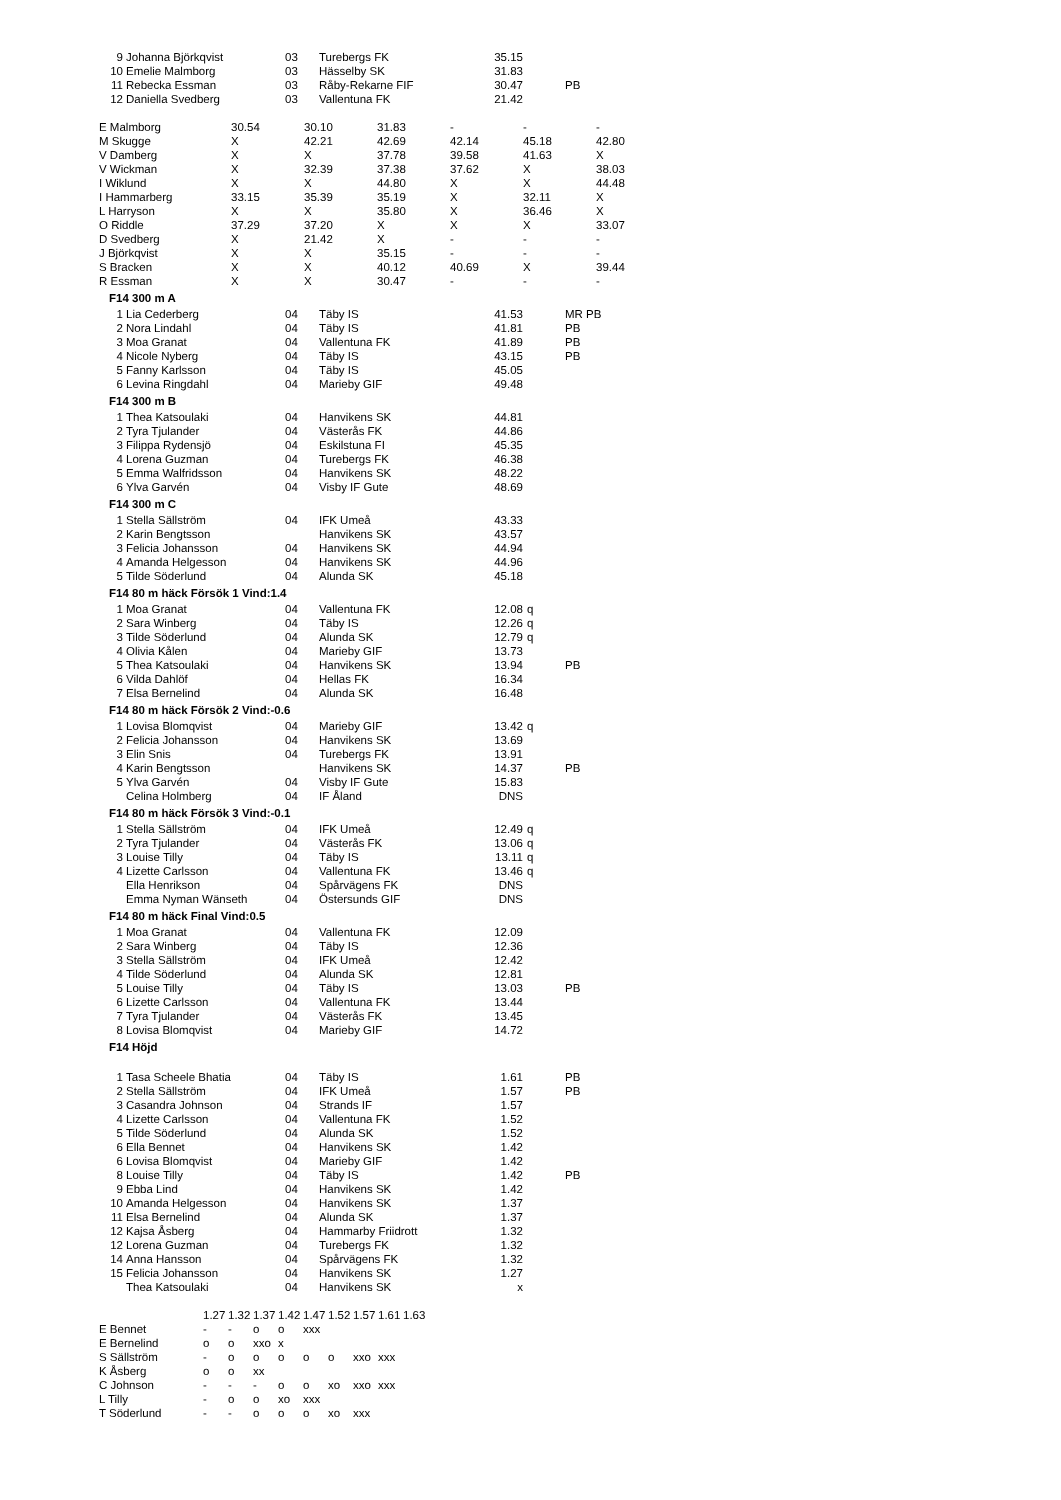| 9 | Johanna Björkqvist | 03 | Turebergs FK | 35.15 | | |
| 10 | Emelie Malmborg | 03 | Hässelby SK | 31.83 | | |
| 11 | Rebecka Essman | 03 | Råby-Rekarne FIF | 30.47 | | PB |
| 12 | Daniella Svedberg | 03 | Vallentuna FK | 21.42 | | |
| E Malmborg | 30.54 | 30.10 | 31.83 | - | - | - |
| M Skugge | X | 42.21 | 42.69 | 42.14 | 45.18 | 42.80 |
| V Damberg | X | X | 37.78 | 39.58 | 41.63 | X |
| V Wickman | X | 32.39 | 37.38 | 37.62 | X | 38.03 |
| I Wiklund | X | X | 44.80 | X | X | 44.48 |
| I Hammarberg | 33.15 | 35.39 | 35.19 | X | 32.11 | X |
| L Harryson | X | X | 35.80 | X | 36.46 | X |
| O Riddle | 37.29 | 37.20 | X | X | X | 33.07 |
| D Svedberg | X | 21.42 | X | - | - | - |
| J Björkqvist | X | X | 35.15 | - | - | - |
| S Bracken | X | X | 40.12 | 40.69 | X | 39.44 |
| R Essman | X | X | 30.47 | - | - | - |
F14 300 m A
| 1 | Lia Cederberg | 04 | Täby IS | 41.53 | | MR PB |
| 2 | Nora Lindahl | 04 | Täby IS | 41.81 | | PB |
| 3 | Moa Granat | 04 | Vallentuna FK | 41.89 | | PB |
| 4 | Nicole Nyberg | 04 | Täby IS | 43.15 | | PB |
| 5 | Fanny Karlsson | 04 | Täby IS | 45.05 | | |
| 6 | Levina Ringdahl | 04 | Marieby GIF | 49.48 | | |
F14 300 m B
| 1 | Thea Katsoulaki | 04 | Hanvikens SK | 44.81 | | |
| 2 | Tyra Tjulander | 04 | Västerås FK | 44.86 | | |
| 3 | Filippa Rydensjö | 04 | Eskilstuna FI | 45.35 | | |
| 4 | Lorena Guzman | 04 | Turebergs FK | 46.38 | | |
| 5 | Emma Walfridsson | 04 | Hanvikens SK | 48.22 | | |
| 6 | Ylva Garvén | 04 | Visby IF Gute | 48.69 | | |
F14 300 m C
| 1 | Stella Sällström | 04 | IFK Umeå | 43.33 | | |
| 2 | Karin Bengtsson | | Hanvikens SK | 43.57 | | |
| 3 | Felicia Johansson | 04 | Hanvikens SK | 44.94 | | |
| 4 | Amanda Helgesson | 04 | Hanvikens SK | 44.96 | | |
| 5 | Tilde Söderlund | 04 | Alunda SK | 45.18 | | |
F14 80 m häck Försök 1 Vind:1.4
| 1 | Moa Granat | 04 | Vallentuna FK | 12.08 | q | |
| 2 | Sara Winberg | 04 | Täby IS | 12.26 | q | |
| 3 | Tilde Söderlund | 04 | Alunda SK | 12.79 | q | |
| 4 | Olivia Kålen | 04 | Marieby GIF | 13.73 | | |
| 5 | Thea Katsoulaki | 04 | Hanvikens SK | 13.94 | | PB |
| 6 | Vilda Dahlöf | 04 | Hellas FK | 16.34 | | |
| 7 | Elsa Bernelind | 04 | Alunda SK | 16.48 | | |
F14 80 m häck Försök 2 Vind:-0.6
| 1 | Lovisa Blomqvist | 04 | Marieby GIF | 13.42 | q | |
| 2 | Felicia Johansson | 04 | Hanvikens SK | 13.69 | | |
| 3 | Elin Snis | 04 | Turebergs FK | 13.91 | | |
| 4 | Karin Bengtsson | | Hanvikens SK | 14.37 | | PB |
| 5 | Ylva Garvén | 04 | Visby IF Gute | 15.83 | | |
| | Celina Holmberg | 04 | IF Åland | DNS | | |
F14 80 m häck Försök 3 Vind:-0.1
| 1 | Stella Sällström | 04 | IFK Umeå | 12.49 | q | |
| 2 | Tyra Tjulander | 04 | Västerås FK | 13.06 | q | |
| 3 | Louise Tilly | 04 | Täby IS | 13.11 | q | |
| 4 | Lizette Carlsson | 04 | Vallentuna FK | 13.46 | q | |
| | Ella Henrikson | 04 | Spårvägens FK | DNS | | |
| | Emma Nyman Wänseth | 04 | Östersunds GIF | DNS | | |
F14 80 m häck Final Vind:0.5
| 1 | Moa Granat | 04 | Vallentuna FK | 12.09 | | |
| 2 | Sara Winberg | 04 | Täby IS | 12.36 | | |
| 3 | Stella Sällström | 04 | IFK Umeå | 12.42 | | |
| 4 | Tilde Söderlund | 04 | Alunda SK | 12.81 | | |
| 5 | Louise Tilly | 04 | Täby IS | 13.03 | | PB |
| 6 | Lizette Carlsson | 04 | Vallentuna FK | 13.44 | | |
| 7 | Tyra Tjulander | 04 | Västerås FK | 13.45 | | |
| 8 | Lovisa Blomqvist | 04 | Marieby GIF | 14.72 | | |
F14 Höjd
| 1 | Tasa Scheele Bhatia | 04 | Täby IS | 1.61 | | PB |
| 2 | Stella Sällström | 04 | IFK Umeå | 1.57 | | PB |
| 3 | Casandra Johnson | 04 | Strands IF | 1.57 | | |
| 4 | Lizette Carlsson | 04 | Vallentuna FK | 1.52 | | |
| 5 | Tilde Söderlund | 04 | Alunda SK | 1.52 | | |
| 6 | Ella Bennet | 04 | Hanvikens SK | 1.42 | | |
| 6 | Lovisa Blomqvist | 04 | Marieby GIF | 1.42 | | |
| 8 | Louise Tilly | 04 | Täby IS | 1.42 | | PB |
| 9 | Ebba Lind | 04 | Hanvikens SK | 1.42 | | |
| 10 | Amanda Helgesson | 04 | Hanvikens SK | 1.37 | | |
| 11 | Elsa Bernelind | 04 | Alunda SK | 1.37 | | |
| 12 | Kajsa Åsberg | 04 | Hammarby Friidrott | 1.32 | | |
| 12 | Lorena Guzman | 04 | Turebergs FK | 1.32 | | |
| 14 | Anna Hansson | 04 | Spårvägens FK | 1.32 | | |
| 15 | Felicia Johansson | 04 | Hanvikens SK | 1.27 | | |
| | Thea Katsoulaki | 04 | Hanvikens SK | x | | |
| | 1.27 | 1.32 | 1.37 | 1.42 | 1.47 | 1.52 | 1.57 | 1.61 | 1.63 |
| --- | --- | --- | --- | --- | --- | --- | --- | --- | --- |
| E Bennet | - | - | o | o | xxx | | | | |
| E Bernelind | o | o | xxo | x | | | | | |
| S Sällström | - | o | o | o | o | o | xxo | xxx | |
| K Åsberg | o | o | xx | | | | | | |
| C Johnson | - | - | - | o | o | xo | xxo | xxx | |
| L Tilly | - | o | o | xo | xxx | | | | |
| T Söderlund | - | - | o | o | o | xo | xxx | | |